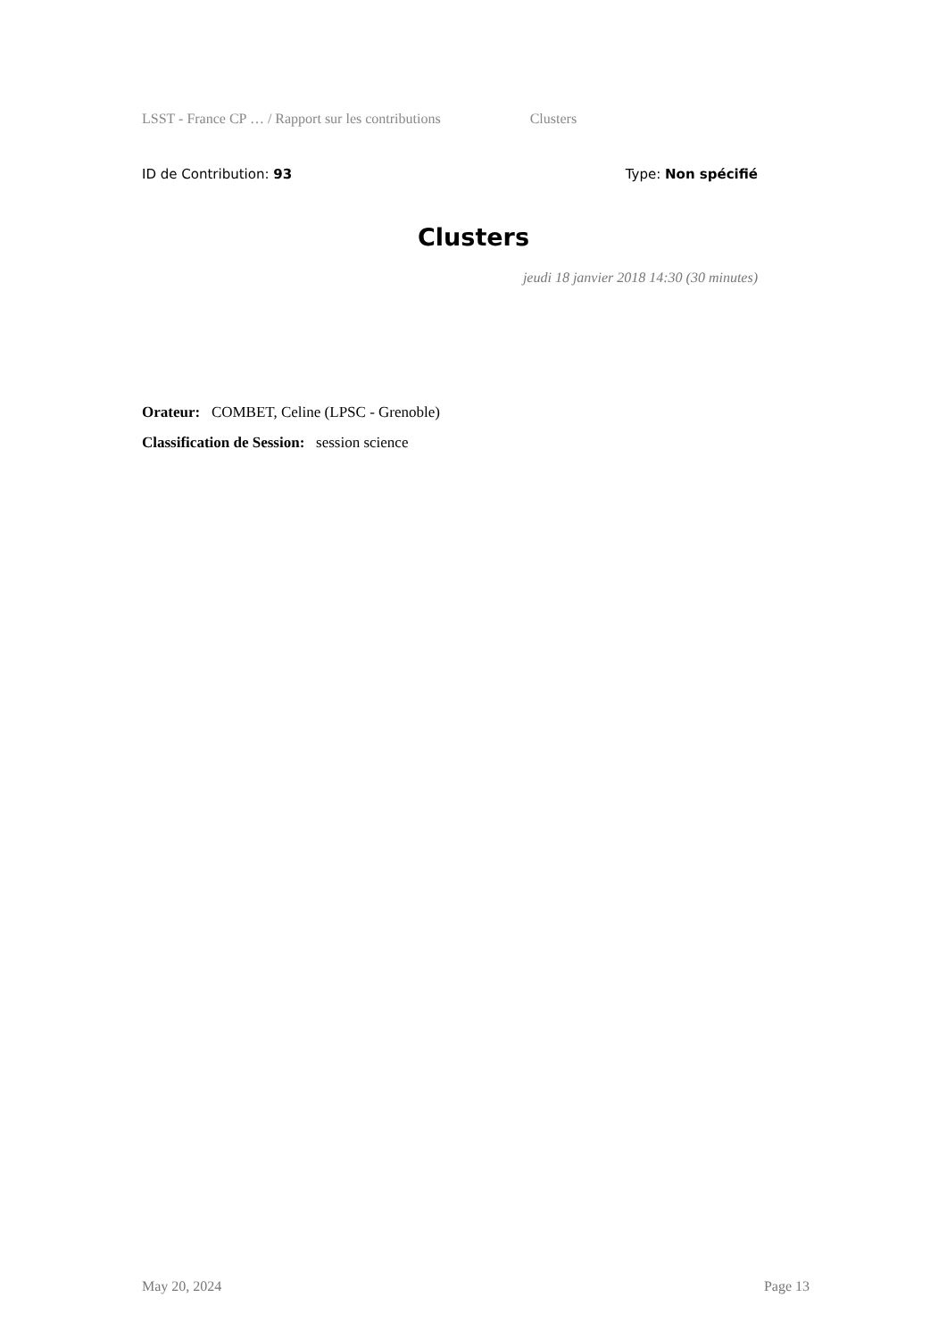LSST - France CP … / Rapport sur les contributions Clusters
ID de Contribution: 93 Type: Non spécifié
Clusters
jeudi 18 janvier 2018 14:30 (30 minutes)
Orateur: COMBET, Celine (LPSC - Grenoble)
Classification de Session: session science
May 20, 2024 Page 13